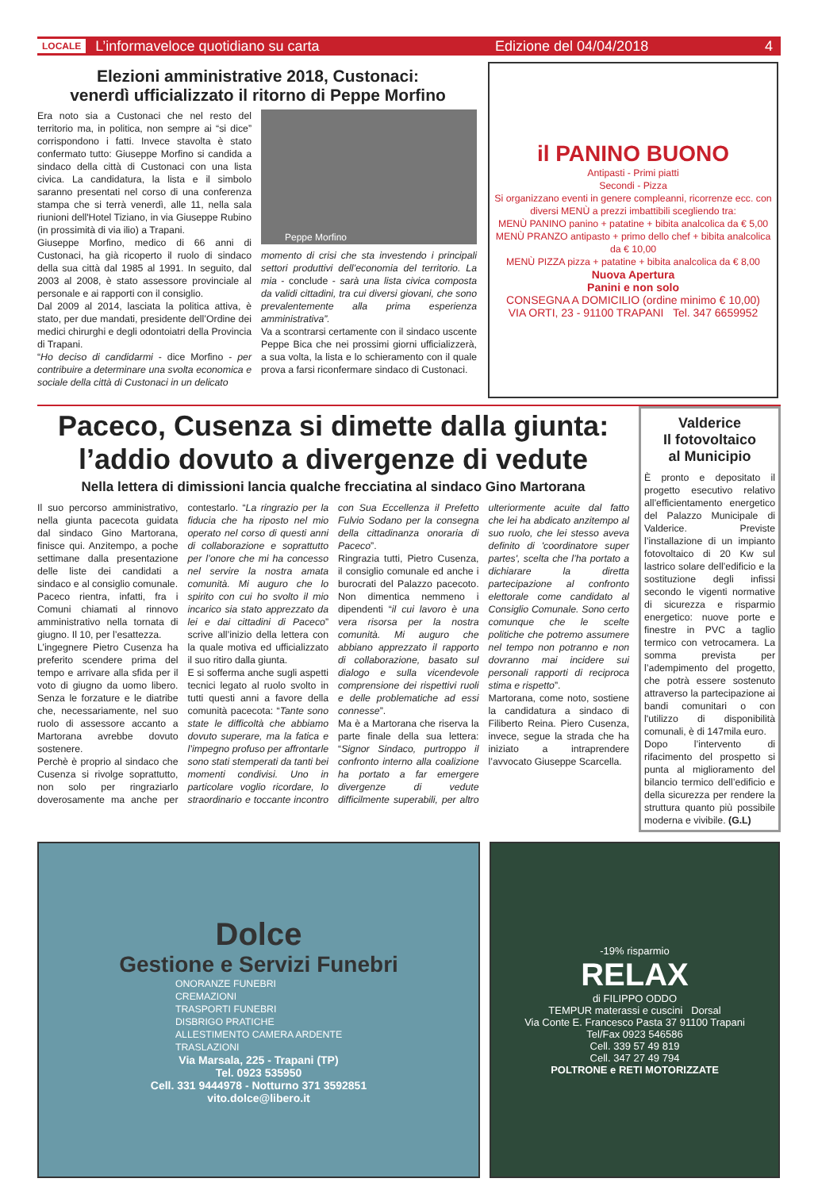LOCALE L’informaveloce quotidiano su carta Edizione del 04/04/2018 4
Elezioni amministrative 2018, Custonaci:
venerdì ufficializzato il ritorno di Peppe Morfino
Era noto sia a Custonaci che nel resto del territorio ma, in politica, non sempre ai “si dice” corrispondono i fatti. Invece stavolta è stato confermato tutto: Giuseppe Morfino si candida a sindaco della città di Custonaci con una lista civica. La candidatura, la lista e il simbolo saranno presentati nel corso di una conferenza stampa che si terrà venerdì, alle 11, nella sala riunioni dell'Hotel Tiziano, in via Giuseppe Rubino (in prossimità di via ilio) a Trapani.
Giuseppe Morfino, medico di 66 anni di Custonaci, ha già ricoperto il ruolo di sindaco della sua città dal 1985 al 1991. In seguito, dal 2003 al 2008, è stato assessore provinciale al personale e ai rapporti con il consiglio.
Dal 2009 al 2014, lasciata la politica attiva, è stato, per due mandati, presidente dell’Ordine dei medici chirurghi e degli odontoiatri della Provincia di Trapani.
“Ho deciso di candidarmi - dice Morfino - per contribuire a determinare una svolta economica e sociale della città di Custonaci in un delicato
Peppe Morfino
momento di crisi che sta investendo i principali settori produttivi dell’economia del territorio. La mia - conclude - sarà una lista civica composta da validi cittadini, tra cui diversi giovani, che sono prevalentemente alla prima esperienza amministrativa”.
Va a scontrarsi certamente con il sindaco uscente Peppe Bica che nei prossimi giorni ufficializzerà, a sua volta, la lista e lo schieramento con il quale prova a farsi riconfermare sindaco di Custonaci.
il PANINO BUONO
Antipasti - Primi piatti
Secondi - Pizza
Si organizzano eventi in genere compleanni, ricorrenze ecc. con diversi MENÙ a prezzi imbattibili scegliendo tra:
MENÙ PANINO panino + patatine + bibita analcolica da € 5,00
MENÙ PRANZO antipasto + primo dello chef + bibita analcolica da € 10,00
MENÙ PIZZA pizza + patatine + bibita analcolica da € 8,00
Nuova Apertura
Panini e non solo
CONSEGNA A DOMICILIO (ordine minimo € 10,00)
VIA ORTI, 23 - 91100 TRAPANI Tel. 347 6659952
Paceco, Cusenza si dimette dalla giunta:
l’addio dovuto a divergenze di vedute
Nella lettera di dimissioni lancia qualche frecciatina al sindaco Gino Martorana
Il suo percorso amministrativo, nella giunta pacecota guidata dal sindaco Gino Martorana, finisce qui. Anzitempo, a poche settimane dalla presentazione delle liste dei candidati a sindaco e al consiglio comunale.
Paceco rientra, infatti, fra i Comuni chiamati al rinnovo amministrativo nella tornata di giugno. Il 10, per l’esattezza.
L’ingegnere Pietro Cusenza ha preferito scendere prima del tempo e arrivare alla sfida per il voto di giugno da uomo libero. Senza le forzature e le diatribe che, necessariamente, nel suo ruolo di assessore accanto a Martorana avrebbe dovuto sostenere.
Perchè è proprio al sindaco che Cusenza si rivolge soprattutto, non solo per ringraziarlo doverosamente ma anche per contestarlo. “La ringrazio per la fiducia che ha riposto nel mio operato nel corso di questi anni di collaborazione e soprattutto per l’onore che mi ha concesso nel servire la nostra amata comunità. Mi auguro che lo spirito con cui ho svolto il mio incarico sia stato apprezzato da lei e dai cittadini di Paceco” scrive all’inizio della lettera con la quale motiva ed ufficializzato il suo ritiro dalla giunta.
E si sofferma anche sugli aspetti tecnici legato al ruolo svolto in tutti questi anni a favore della comunità pacecota: “Tante sono state le difficoltà che abbiamo dovuto superare, ma la fatica e l’impegno profuso per affrontarle sono stati stemperati da tanti bei momenti condivisi. Uno in particolare voglio ricordare, lo straordinario e toccante incontro con Sua Eccellenza il Prefetto Fulvio Sodano per la consegna della cittadinanza onoraria di Paceco”.
Ringrazia tutti, Pietro Cusenza, il consiglio comunale ed anche i burocrati del Palazzo pacecoto. Non dimentica nemmeno i dipendenti “il cui lavoro è una vera risorsa per la nostra comunità. Mi auguro che abbiano apprezzato il rapporto di collaborazione, basato sul dialogo e sulla vicendevole comprensione dei rispettivi ruoli e delle problematiche ad essi connesse”.
Ma è a Martorana che riserva la parte finale della sua lettera: “Signor Sindaco, purtroppo il confronto interno alla coalizione ha portato a far emergere divergenze di vedute difficilmente superabili, per altro ulteriormente acuite dal fatto che lei ha abdicato anzitempo al suo ruolo, che lei stesso aveva definito di 'coordinatore super partes', scelta che l’ha portato a dichiarare la diretta partecipazione al confronto elettorale come candidato al Consiglio Comunale. Sono certo comunque che le scelte politiche che potremo assumere nel tempo non potranno e non dovranno mai incidere sui personali rapporti di reciproca stima e rispetto”.
Martorana, come noto, sostiene la candidatura a sindaco di Filiberto Reina. Piero Cusenza, invece, segue la strada che ha iniziato a intraprendere l’avvocato Giuseppe Scarcella.
Valderice
Il fotovoltaico
al Municipio
È pronto e depositato il progetto esecutivo relativo all’efficientamento energetico del Palazzo Municipale di Valderice. Previste l’installazione di un impianto fotovoltaico di 20 Kw sul lastrico solare dell’edificio e la sostituzione degli infissi secondo le vigenti normative di sicurezza e risparmio energetico: nuove porte e finestre in PVC a taglio termico con vetrocamera. La somma prevista per l’adempimento del progetto, che potrà essere sostenuto attraverso la partecipazione ai bandi comunitari o con l'utilizzo di disponibilità comunali, è di 147mila euro.
Dopo l’intervento di rifacimento del prospetto si punta al miglioramento del bilancio termico dell’edificio e della sicurezza per rendere la struttura quanto più possibile moderna e vivibile. (G.L)
Dolce
Gestione e Servizi Funebri
ONORANZE FUNEBRI
CREMAZIONI
TRASPORTI FUNEBRI
DISBRIGO PRATICHE
ALLESTIMENTO CAMERA ARDENTE
TRASLAZIONI
Via Marsala, 225 - Trapani (TP)
Tel. 0923 535950
Cell. 331 9444978 - Notturno 371 3592851
vito.dolce@libero.it
-19% risparmio
RELAX
di FILIPPO ODDO
TEMPUR materassi e cuscini Dorsal
Via Conte E. Francesco Pasta 37 91100 Trapani
Tel/Fax 0923 546586
Cell. 339 57 49 819
Cell. 347 27 49 794
POLTRONE e RETI MOTORIZZATE